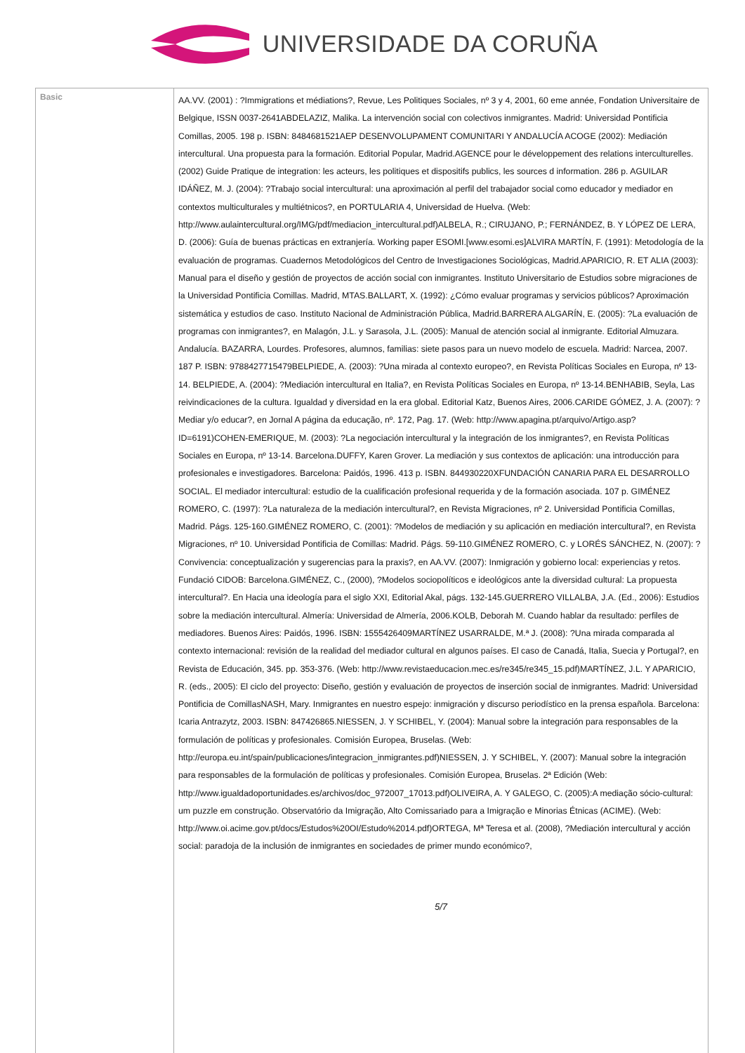UNIVERSIDADE DA CORUÑA
| Basic | AA.VV. (2001) : ?Immigrations et médiations?, Revue, Les Politiques Sociales, nº 3 y 4, 2001, 60 eme année, Fondation Universitaire de Belgique, ISSN 0037-2641ABDELAZIZ, Malika. La intervención social con colectivos inmigrantes. Madrid: Universidad Pontificia Comillas, 2005. 198 p. ISBN: 8484681521AEP DESENVOLUPAMENT COMUNITARI Y ANDALUCÍA ACOGE (2002): Mediación intercultural. Una propuesta para la formación. Editorial Popular, Madrid.AGENCE pour le développement des relations interculturelles. (2002) Guide Pratique de integration: les acteurs, les politiques et dispositifs publics, les sources d information. 286 p. AGUILAR IDÁÑEZ, M. J. (2004): ?Trabajo social intercultural: una aproximación al perfil del trabajador social como educador y mediador en contextos multiculturales y multiétnicos?, en PORTULARIA 4, Universidad de Huelva. (Web: http://www.aulaintercultural.org/IMG/pdf/mediacion_intercultural.pdf)ALBELA, R.; CIRUJANO, P.; FERNÁNDEZ, B. Y LÓPEZ DE LERA, D. (2006): Guía de buenas prácticas en extranjería. Working paper ESOMI.[www.esomi.es]ALVIRA MARTÍN, F. (1991): Metodología de la evaluación de programas. Cuadernos Metodológicos del Centro de Investigaciones Sociológicas, Madrid.APARICIO, R. ET ALIA (2003): Manual para el diseño y gestión de proyectos de acción social con inmigrantes. Instituto Universitario de Estudios sobre migraciones de la Universidad Pontificia Comillas. Madrid, MTAS.BALLART, X. (1992): ¿Cómo evaluar programas y servicios públicos? Aproximación sistemática y estudios de caso. Instituto Nacional de Administración Pública, Madrid.BARRERA ALGARÍN, E. (2005): ?La evaluación de programas con inmigrantes?, en Malagón, J.L. y Sarasola, J.L. (2005): Manual de atención social al inmigrante. Editorial Almuzara. Andalucía. BAZARRA, Lourdes. Profesores, alumnos, familias: siete pasos para un nuevo modelo de escuela. Madrid: Narcea, 2007. 187 P. ISBN: 9788427715479BELPIEDE, A. (2003): ?Una mirada al contexto europeo?, en Revista Políticas Sociales en Europa, nº 13-14. BELPIEDE, A. (2004): ?Mediación intercultural en Italia?, en Revista Políticas Sociales en Europa, nº 13-14.BENHABIB, Seyla, Las reivindicaciones de la cultura. Igualdad y diversidad en la era global. Editorial Katz, Buenos Aires, 2006.CARIDE GÓMEZ, J. A. (2007): ?Mediar y/o educar?, en Jornal A página da educação, nº. 172, Pag. 17. (Web: http://www.apagina.pt/arquivo/Artigo.asp?ID=6191)COHEN-EMERIQUE, M. (2003): ?La negociación intercultural y la integración de los inmigrantes?, en Revista Políticas Sociales en Europa, nº 13-14. Barcelona.DUFFY, Karen Grover. La mediación y sus contextos de aplicación: una introducción para profesionales e investigadores. Barcelona: Paidós, 1996. 413 p. ISBN. 844930220XFUNDACIÓN CANARIA PARA EL DESARROLLO SOCIAL. El mediador intercultural: estudio de la cualificación profesional requerida y de la formación asociada. 107 p. GIMÉNEZ ROMERO, C. (1997): ?La naturaleza de la mediación intercultural?, en Revista Migraciones, nº 2. Universidad Pontificia Comillas, Madrid. Págs. 125-160.GIMÉNEZ ROMERO, C. (2001): ?Modelos de mediación y su aplicación en mediación intercultural?, en Revista Migraciones, nº 10. Universidad Pontificia de Comillas: Madrid. Págs. 59-110.GIMÉNEZ ROMERO, C. y LORÉS SÁNCHEZ, N. (2007): ?Convivencia: conceptualización y sugerencias para la praxis?, en AA.VV. (2007): Inmigración y gobierno local: experiencias y retos. Fundació CIDOB: Barcelona.GIMÉNEZ, C., (2000), ?Modelos sociopolíticos e ideológicos ante la diversidad cultural: La propuesta intercultural?. En Hacia una ideología para el siglo XXI, Editorial Akal, págs. 132-145.GUERRERO VILLALBA, J.A. (Ed., 2006): Estudios sobre la mediación intercultural. Almería: Universidad de Almería, 2006.KOLB, Deborah M. Cuando hablar da resultado: perfiles de mediadores. Buenos Aires: Paidós, 1996. ISBN: 1555426409MARTÍNEZ USARRALDE, M.ª J. (2008): ?Una mirada comparada al contexto internacional: revisión de la realidad del mediador cultural en algunos países. El caso de Canadá, Italia, Suecia y Portugal?, en Revista de Educación, 345. pp. 353-376. (Web: http://www.revistaeducacion.mec.es/re345/re345_15.pdf)MARTÍNEZ, J.L. Y APARICIO, R. (eds., 2005): El ciclo del proyecto: Diseño, gestión y evaluación de proyectos de inserción social de inmigrantes. Madrid: Universidad Pontificia de ComillasNASH, Mary. Inmigrantes en nuestro espejo: inmigración y discurso periodístico en la prensa española. Barcelona: Icaria Antrazytz, 2003. ISBN: 847426865.NIESSEN, J. Y SCHIBEL, Y. (2004): Manual sobre la integración para responsables de la formulación de políticas y profesionales. Comisión Europea, Bruselas. (Web: http://europa.eu.int/spain/publicaciones/integracion_inmigrantes.pdf)NIESSEN, J. Y SCHIBEL, Y. (2007): Manual sobre la integración para responsables de la formulación de políticas y profesionales. Comisión Europea, Bruselas. 2ª Edición (Web: http://www.igualdadoportunidades.es/archivos/doc_972007_17013.pdf)OLIVEIRA, A. Y GALEGO, C. (2005):A mediação sócio-cultural: um puzzle em construção. Observatório da Imigração, Alto Comissariado para a Imigração e Minorias Étnicas (ACIME). (Web: http://www.oi.acime.gov.pt/docs/Estudos%20OI/Estudo%2014.pdf)ORTEGA, Mª Teresa et al. (2008), ?Mediación intercultural y acción social: paradoja de la inclusión de inmigrantes en sociedades de primer mundo económico?, 5/7 |